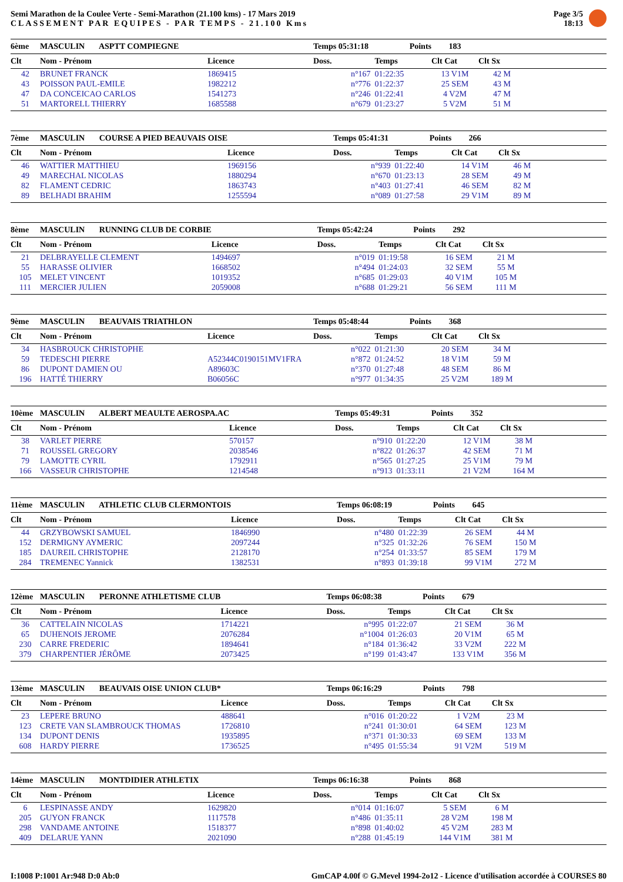Semi Marathon de la Coulee Verte - Semi-Marathon (21.100 kms) - 17 Mars 2019
CLASSEMENT PAR EQUIPES - PAR TEMPS - 21.100 Kms
Page 3/5
18:13
| 6ème | MASCULIN ASPTT COMPIEGNE | | Temps 05:31:18 | Points | 183 | | |
| Clt | Nom - Prénom | Licence | Doss. | Temps | Clt Cat | Clt Sx | |
| 42 | BRUNET FRANCK | 1869415 | n°167 | 01:22:35 | 13 V1M | 42 M | |
| 43 | POISSON PAUL-EMILE | 1982212 | n°776 | 01:22:37 | 25 SEM | 43 M | |
| 47 | DA CONCEICAO CARLOS | 1541273 | n°246 | 01:22:41 | 4 V2M | 47 M | |
| 51 | MARTORELL THIERRY | 1685588 | n°679 | 01:23:27 | 5 V2M | 51 M | |
| 7ème | MASCULIN COURSE A PIED BEAUVAIS OISE | | Temps 05:41:31 | Points | 266 | | |
| Clt | Nom - Prénom | Licence | Doss. | Temps | Clt Cat | Clt Sx | |
| 46 | WATTIER MATTHIEU | 1969156 | n°939 | 01:22:40 | 14 V1M | 46 M | |
| 49 | MARECHAL NICOLAS | 1880294 | n°670 | 01:23:13 | 28 SEM | 49 M | |
| 82 | FLAMENT CEDRIC | 1863743 | n°403 | 01:27:41 | 46 SEM | 82 M | |
| 89 | BELHADI BRAHIM | 1255594 | n°089 | 01:27:58 | 29 V1M | 89 M | |
| 8ème | MASCULIN RUNNING CLUB DE CORBIE | | Temps 05:42:24 | Points | 292 | | |
| Clt | Nom - Prénom | Licence | Doss. | Temps | Clt Cat | Clt Sx | |
| 21 | DELBRAYELLE CLEMENT | 1494697 | n°019 | 01:19:58 | 16 SEM | 21 M | |
| 55 | HARASSE OLIVIER | 1668502 | n°494 | 01:24:03 | 32 SEM | 55 M | |
| 105 | MELET VINCENT | 1019352 | n°685 | 01:29:03 | 40 V1M | 105 M | |
| 111 | MERCIER JULIEN | 2059008 | n°688 | 01:29:21 | 56 SEM | 111 M | |
| 9ème | MASCULIN BEAUVAIS TRIATHLON | | Temps 05:48:44 | Points | 368 | | |
| Clt | Nom - Prénom | Licence | Doss. | Temps | Clt Cat | Clt Sx | |
| 34 | HASBROUCK CHRISTOPHE | | n°022 | 01:21:30 | 20 SEM | 34 M | |
| 59 | TEDESCHI PIERRE | A52344C0190151MV1FRA | n°872 | 01:24:52 | 18 V1M | 59 M | |
| 86 | DUPONT DAMIEN OU | A89603C | n°370 | 01:27:48 | 48 SEM | 86 M | |
| 196 | HATTÉ THIERRY | B06056C | n°977 | 01:34:35 | 25 V2M | 189 M | |
| 10ème | MASCULIN ALBERT MEAULTE AEROSPA.AC | | Temps 05:49:31 | Points | 352 | | |
| Clt | Nom - Prénom | Licence | Doss. | Temps | Clt Cat | Clt Sx | |
| 38 | VARLET PIERRE | 570157 | n°910 | 01:22:20 | 12 V1M | 38 M | |
| 71 | ROUSSEL GREGORY | 2038546 | n°822 | 01:26:37 | 42 SEM | 71 M | |
| 79 | LAMOTTE CYRIL | 1792911 | n°565 | 01:27:25 | 25 V1M | 79 M | |
| 166 | VASSEUR CHRISTOPHE | 1214548 | n°913 | 01:33:11 | 21 V2M | 164 M | |
| 11ème | MASCULIN ATHLETIC CLUB CLERMONTOIS | | Temps 06:08:19 | Points | 645 | | |
| Clt | Nom - Prénom | Licence | Doss. | Temps | Clt Cat | Clt Sx | |
| 44 | GRZYBOWSKI SAMUEL | 1846990 | n°480 | 01:22:39 | 26 SEM | 44 M | |
| 152 | DERMIGNY AYMERIC | 2097244 | n°325 | 01:32:26 | 76 SEM | 150 M | |
| 185 | DAUREIL CHRISTOPHE | 2128170 | n°254 | 01:33:57 | 85 SEM | 179 M | |
| 284 | TREMENEC Yannick | 1382531 | n°893 | 01:39:18 | 99 V1M | 272 M | |
| 12ème | MASCULIN PERONNE ATHLETISME CLUB | | Temps 06:08:38 | Points | 679 | | |
| Clt | Nom - Prénom | Licence | Doss. | Temps | Clt Cat | Clt Sx | |
| 36 | CATTELAIN NICOLAS | 1714221 | n°995 | 01:22:07 | 21 SEM | 36 M | |
| 65 | DUHENOIS JEROME | 2076284 | n°1004 | 01:26:03 | 20 V1M | 65 M | |
| 230 | CARRE FREDERIC | 1894641 | n°184 | 01:36:42 | 33 V2M | 222 M | |
| 379 | CHARPENTIER JÉRÔME | 2073425 | n°199 | 01:43:47 | 133 V1M | 356 M | |
| 13ème | MASCULIN BEAUVAIS OISE UNION CLUB* | | Temps 06:16:29 | Points | 798 | | |
| Clt | Nom - Prénom | Licence | Doss. | Temps | Clt Cat | Clt Sx | |
| 23 | LEPERE BRUNO | 488641 | n°016 | 01:20:22 | 1 V2M | 23 M | |
| 123 | CRETE VAN SLAMBROUCK THOMAS | 1726810 | n°241 | 01:30:01 | 64 SEM | 123 M | |
| 134 | DUPONT DENIS | 1935895 | n°371 | 01:30:33 | 69 SEM | 133 M | |
| 608 | HARDY PIERRE | 1736525 | n°495 | 01:55:34 | 91 V2M | 519 M | |
| 14ème | MASCULIN MONTDIDIER ATHLETIX | | Temps 06:16:38 | Points | 868 | | |
| Clt | Nom - Prénom | Licence | Doss. | Temps | Clt Cat | Clt Sx | |
| 6 | LESPINASSE ANDY | 1629820 | n°014 | 01:16:07 | 5 SEM | 6 M | |
| 205 | GUYON FRANCK | 1117578 | n°486 | 01:35:11 | 28 V2M | 198 M | |
| 298 | VANDAME ANTOINE | 1518377 | n°898 | 01:40:02 | 45 V2M | 283 M | |
| 409 | DELARUE YANN | 2021090 | n°288 | 01:45:19 | 144 V1M | 381 M | |
I:1008 P:1001 Ar:948 D:0 Ab:0 GmCAP 4.00f © G.Mevel 1994-2o12 - Licence d'utilisation accordée à COURSES 80